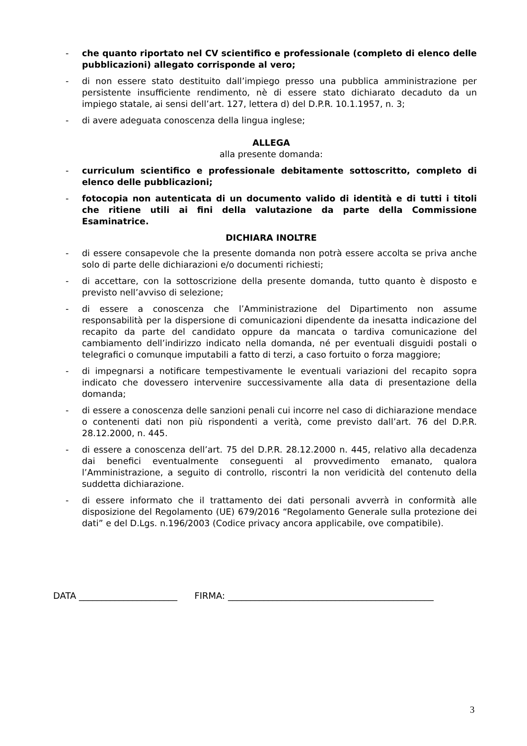- che quanto riportato nel CV scientifico e professionale (completo di elenco delle pubblicazioni) allegato corrisponde al vero;
- di non essere stato destituito dall’impiego presso una pubblica amministrazione per persistente insufficiente rendimento, nè di essere stato dichiarato decaduto da un impiego statale, ai sensi dell’art. 127, lettera d) del D.P.R. 10.1.1957, n. 3;
- di avere adeguata conoscenza della lingua inglese;
ALLEGA
alla presente domanda:
- curriculum scientifico e professionale debitamente sottoscritto, completo di elenco delle pubblicazioni;
- fotocopia non autenticata di un documento valido di identità e di tutti i titoli che ritiene utili ai fini della valutazione da parte della Commissione Esaminatrice.
DICHIARA INOLTRE
- di essere consapevole che la presente domanda non potrà essere accolta se priva anche solo di parte delle dichiarazioni e/o documenti richiesti;
- di accettare, con la sottoscrizione della presente domanda, tutto quanto è disposto e previsto nell’avviso di selezione;
- di essere a conoscenza che l’Amministrazione del Dipartimento non assume responsabilità per la dispersione di comunicazioni dipendente da inesatta indicazione del recapito da parte del candidato oppure da mancata o tardiva comunicazione del cambiamento dell’indirizzo indicato nella domanda, né per eventuali disguidi postali o telegrafici o comunque imputabili a fatto di terzi, a caso fortuito o forza maggiore;
- di impegnarsi a notificare tempestivamente le eventuali variazioni del recapito sopra indicato che dovessero intervenire successivamente alla data di presentazione della domanda;
- di essere a conoscenza delle sanzioni penali cui incorre nel caso di dichiarazione mendace o contenenti dati non più rispondenti a verità, come previsto dall’art. 76 del D.P.R. 28.12.2000, n. 445.
- di essere a conoscenza dell’art. 75 del D.P.R. 28.12.2000 n. 445, relativo alla decadenza dai benefici eventualmente conseguenti al provvedimento emanato, qualora l’Amministrazione, a seguito di controllo, riscontri la non veridicità del contenuto della suddetta dichiarazione.
- di essere informato che il trattamento dei dati personali avverrà in conformità alle disposizione del Regolamento (UE) 679/2016 “Regolamento Generale sulla protezione dei dati” e del D.Lgs. n.196/2003 (Codice privacy ancora applicabile, ove compatibile).
DATA ______________________ FIRMA: ______________________________________________
3